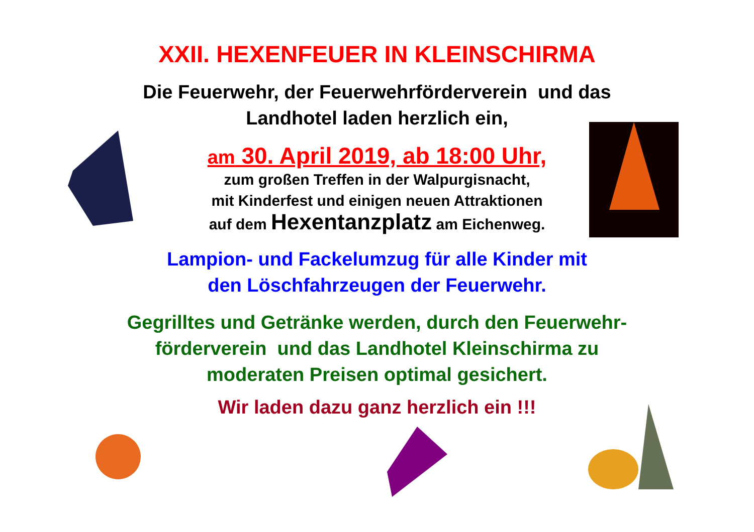XXII. HEXENFEUER IN KLEINSCHIRMA
Die Feuerwehr, der Feuerwehrförderverein und das
Landhotel laden herzlich ein,
am 30. April 2019, ab 18:00 Uhr,
zum großen Treffen in der Walpurgisnacht,
mit Kinderfest und einigen neuen Attraktionen
auf dem Hexentanzplatz am Eichenweg.
Lampion- und Fackelumzug für alle Kinder mit
den Löschfahrzeugen der Feuerwehr.
Gegrilltes und Getränke werden, durch den Feuerwehr-
förderverein und das Landhotel Kleinschirma zu
moderaten Preisen optimal gesichert.
Wir laden dazu ganz herzlich ein !!!